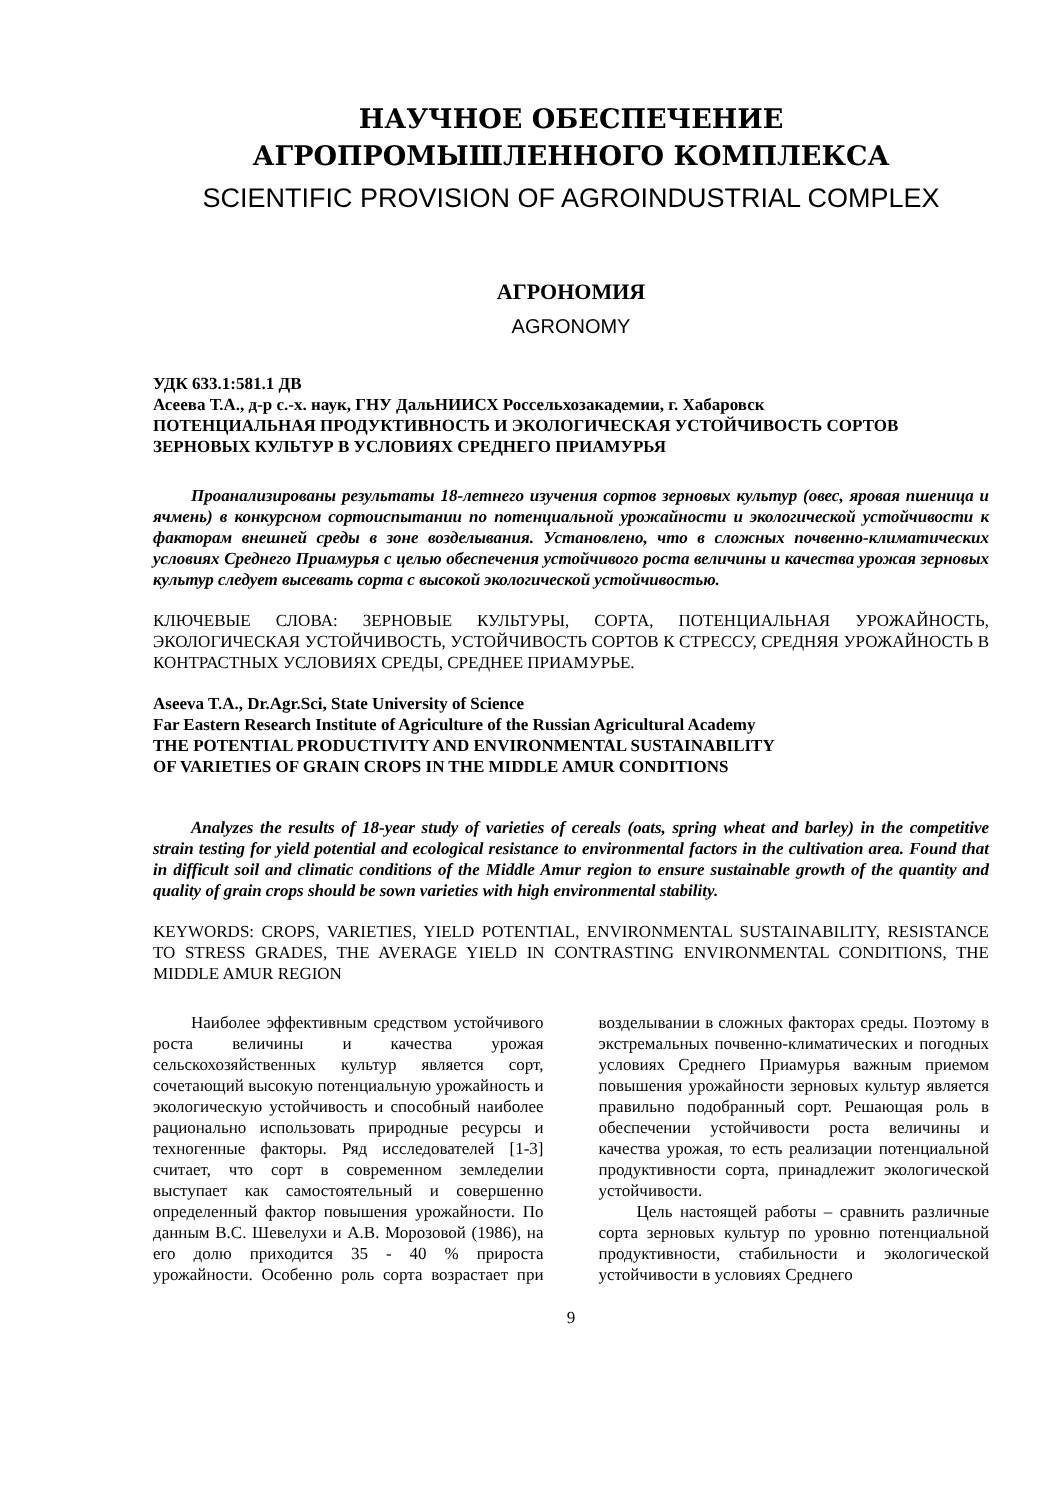НАУЧНОЕ ОБЕСПЕЧЕНИЕ
АГРОПРОМЫШЛЕННОГО КОМПЛЕКСА
SCIENTIFIC PROVISION OF AGROINDUSTRIAL COMPLEX
АГРОНОМИЯ
AGRONOMY
УДК 633.1:581.1 ДВ
Асеева Т.А., д-р с.-х. наук, ГНУ ДальНИИСХ Россельхозакадемии, г. Хабаровск
ПОТЕНЦИАЛЬНАЯ ПРОДУКТИВНОСТЬ И ЭКОЛОГИЧЕСКАЯ УСТОЙЧИВОСТЬ СОРТОВ ЗЕРНОВЫХ КУЛЬТУР В УСЛОВИЯХ СРЕДНЕГО ПРИАМУРЬЯ
Проанализированы результаты 18-летнего изучения сортов зерновых культур (овес, яровая пшеница и ячмень) в конкурсном сортоиспытании по потенциальной урожайности и экологической устойчивости к факторам внешней среды в зоне возделывания. Установлено, что в сложных почвенно-климатических условиях Среднего Приамурья с целью обеспечения устойчивого роста величины и качества урожая зерновых культур следует высевать сорта с высокой экологической устойчивостью.
КЛЮЧЕВЫЕ СЛОВА: ЗЕРНОВЫЕ КУЛЬТУРЫ, СОРТА, ПОТЕНЦИАЛЬНАЯ УРОЖАЙНОСТЬ, ЭКОЛОГИЧЕСКАЯ УСТОЙЧИВОСТЬ, УСТОЙЧИВОСТЬ СОРТОВ К СТРЕССУ, СРЕДНЯЯ УРОЖАЙНОСТЬ В КОНТРАСТНЫХ УСЛОВИЯХ СРЕДЫ, СРЕДНЕЕ ПРИАМУРЬЕ.
Aseeva T.A., Dr.Agr.Sci, State University of Science
Far Eastern Research Institute of Agriculture of the Russian Agricultural Academy
THE POTENTIAL PRODUCTIVITY AND ENVIRONMENTAL SUSTAINABILITY
OF VARIETIES OF GRAIN CROPS IN THE MIDDLE AMUR CONDITIONS
Analyzes the results of 18-year study of varieties of cereals (oats, spring wheat and barley) in the competitive strain testing for yield potential and ecological resistance to environmental factors in the cultivation area. Found that in difficult soil and climatic conditions of the Middle Amur region to ensure sustainable growth of the quantity and quality of grain crops should be sown varieties with high environmental stability.
KEYWORDS: CROPS, VARIETIES, YIELD POTENTIAL, ENVIRONMENTAL SUSTAINABILITY, RESISTANCE TO STRESS GRADES, THE AVERAGE YIELD IN CONTRASTING ENVIRONMENTAL CONDITIONS, THE MIDDLE AMUR REGION
Наиболее эффективным средством устойчивого роста величины и качества урожая сельскохозяйственных культур является сорт, сочетающий высокую потенциальную урожайность и экологическую устойчивость и способный наиболее рационально использовать природные ресурсы и техногенные факторы. Ряд исследователей [1-3] считает, что сорт в современном земледелии выступает как самостоятельный и совершенно определенный фактор повышения урожайности. По данным В.С. Шевелухи и А.В. Морозовой (1986), на его долю приходится 35 - 40 % прироста урожайности. Особенно роль сорта возрастает при возделывании в сложных факторах среды. Поэтому в экстремальных почвенно-климатических и погодных условиях Среднего Приамурья важным приемом повышения урожайности зерновых культур является правильно подобранный сорт. Решающая роль в обеспечении устойчивости роста величины и качества урожая, то есть реализации потенциальной продуктивности сорта, принадлежит экологической устойчивости.
Цель настоящей работы – сравнить различные сорта зерновых культур по уровню потенциальной продуктивности, стабильности и экологической устойчивости в условиях Среднего
9